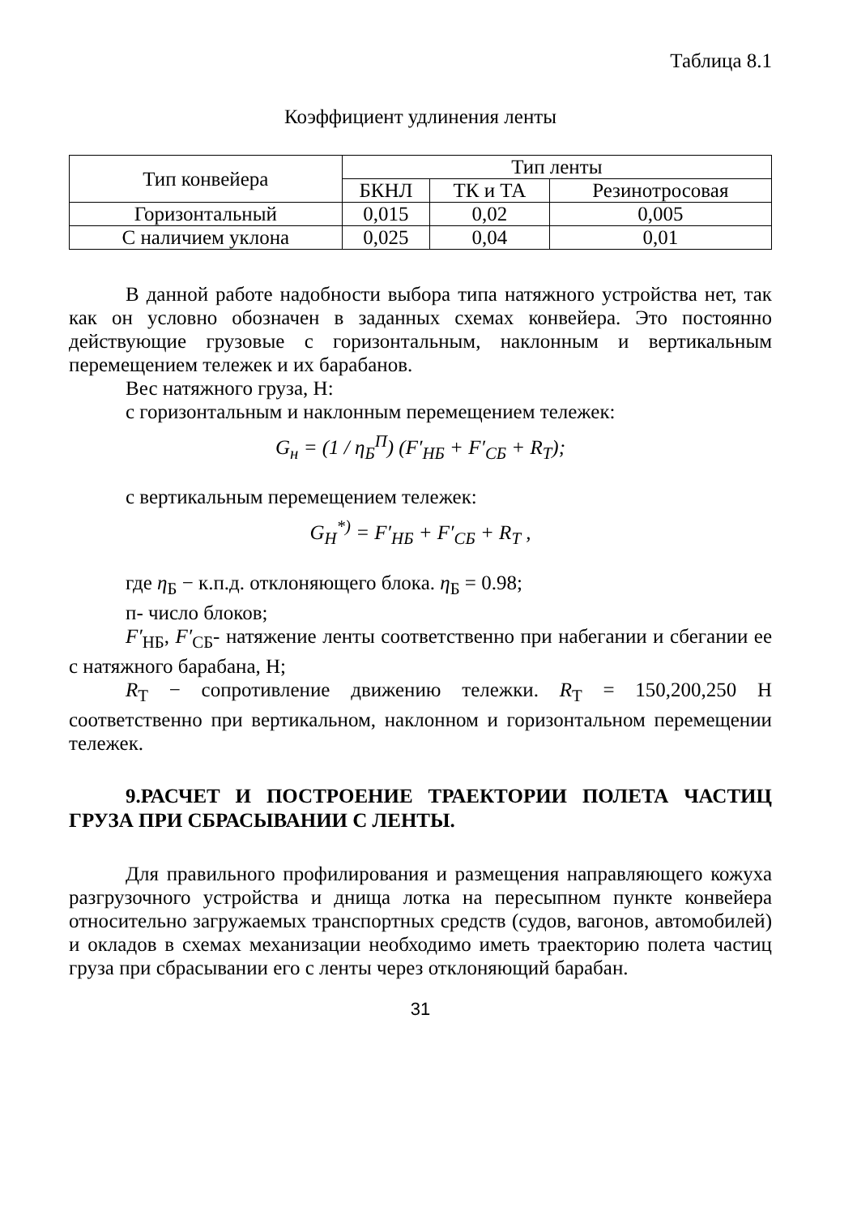Таблица 8.1
Коэффициент удлинения ленты
| Тип конвейера | Тип ленты | | |
| --- | --- | --- | --- |
| | БКНЛ | ТК и ТА | Резинотросовая |
| Горизонтальный | 0,015 | 0,02 | 0,005 |
| С наличием уклона | 0,025 | 0,04 | 0,01 |
В данной работе надобности выбора типа натяжного устройства нет, так как он условно обозначен в заданных схемах конвейера. Это постоянно действующие грузовые с горизонтальным, наклонным и вертикальным перемещением тележек и их барабанов.
Вес натяжного груза, Н:
с горизонтальным и наклонным перемещением тележек:
G<sub>н</sub> = (1 / η<sub>Б</sub><sup>П</sup>) (F′<sub>НБ</sub> + F′<sub>СБ</sub> + R<sub>Т</sub>);
с вертикальным перемещением тележек:
G<sub>Н</sub><sup>*)</sup> = F′<sub>НБ</sub> + F′<sub>СБ</sub> + R<sub>Т</sub> ,
где η<sub>Б</sub> − к.п.д. отклоняющего блока. η<sub>Б</sub> = 0.98;
п- число блоков;
F′<sub>НБ</sub>, F′<sub>СБ</sub>- натяжение ленты соответственно при набегании и сбегании ее с натяжного барабана, Н;
R<sub>Т</sub> − сопротивление движению тележки. R<sub>Т</sub> = 150,200,250 Н соответственно при вертикальном, наклонном и горизонтальном перемещении тележек.
9.РАСЧЕТ И ПОСТРОЕНИЕ ТРАЕКТОРИИ ПОЛЕТА ЧАСТИЦ ГРУЗА ПРИ СБРАСЫВАНИИ С ЛЕНТЫ.
Для правильного профилирования и размещения направляющего кожуха разгрузочного устройства и днища лотка на пересыпном пункте конвейера относительно загружаемых транспортных средств (судов, вагонов, автомобилей) и окладов в схемах механизации необходимо иметь траекторию полета частиц груза при сбрасывании его с ленты через отклоняющий барабан.
31